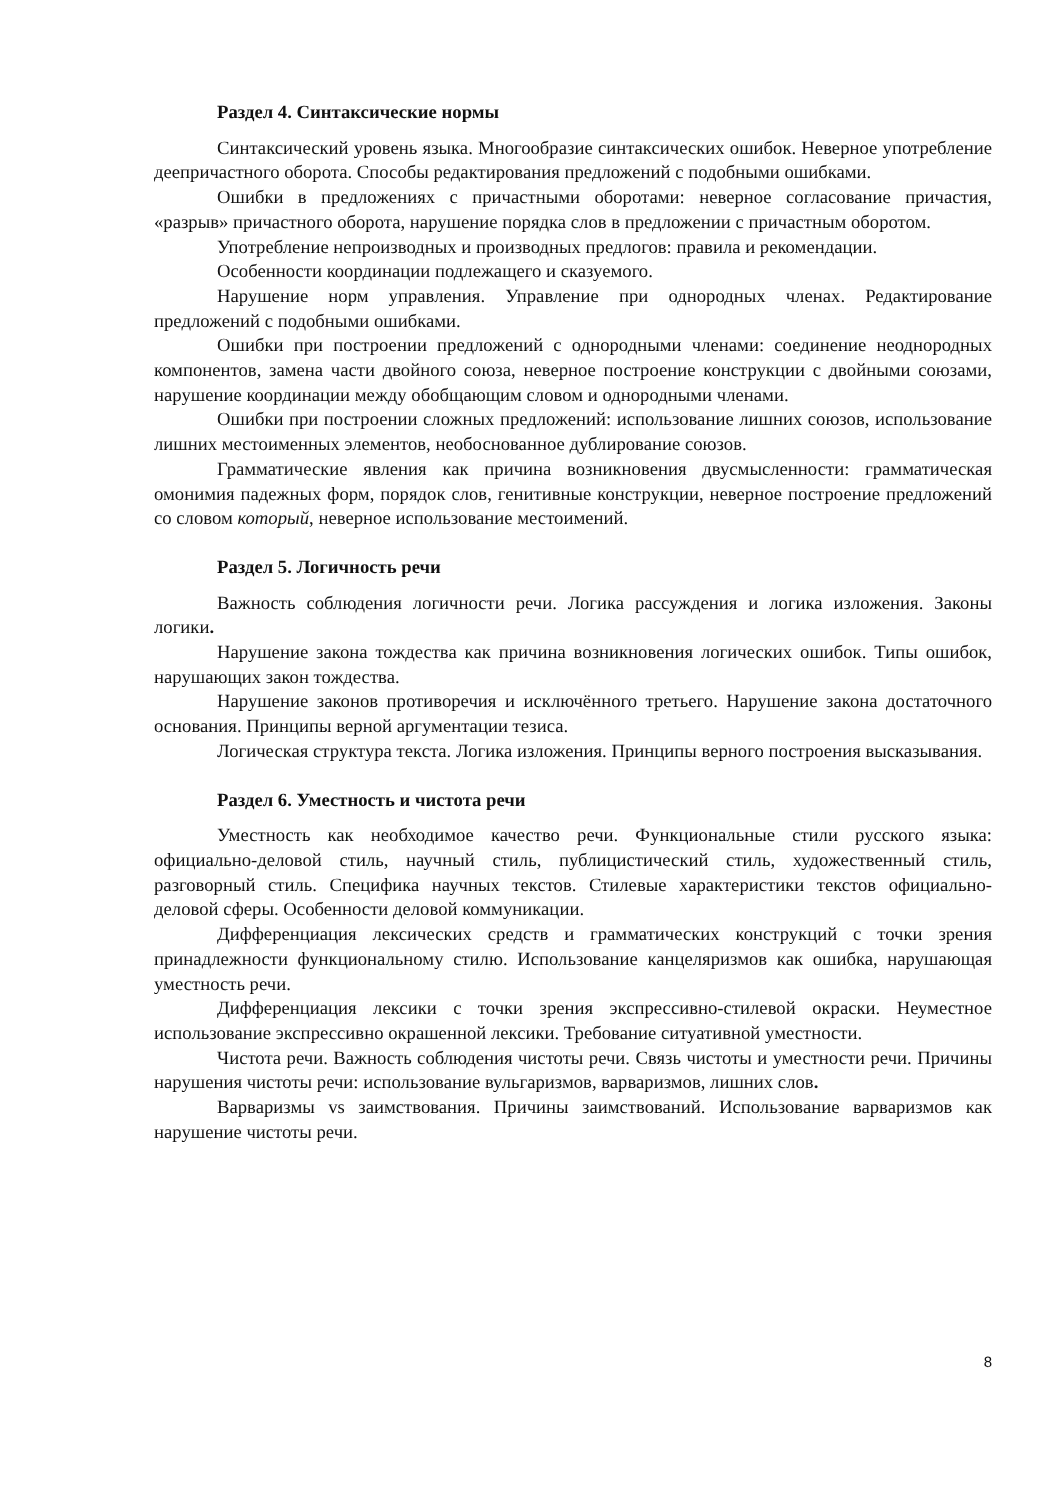Раздел 4. Синтаксические нормы
Синтаксический уровень языка. Многообразие синтаксических ошибок. Неверное употребление деепричастного оборота. Способы редактирования предложений с подобными ошибками.
Ошибки в предложениях с причастными оборотами: неверное согласование причастия, «разрыв» причастного оборота, нарушение порядка слов в предложении с причастным оборотом.
Употребление непроизводных и производных предлогов: правила и рекомендации.
Особенности координации подлежащего и сказуемого.
Нарушение норм управления. Управление при однородных членах. Редактирование предложений с подобными ошибками.
Ошибки при построении предложений с однородными членами: соединение неоднородных компонентов, замена части двойного союза, неверное построение конструкции с двойными союзами, нарушение координации между обобщающим словом и однородными членами.
Ошибки при построении сложных предложений: использование лишних союзов, использование лишних местоименных элементов, необоснованное дублирование союзов.
Грамматические явления как причина возникновения двусмысленности: грамматическая омонимия падежных форм, порядок слов, генитивные конструкции, неверное построение предложений со словом который, неверное использование местоимений.
Раздел 5. Логичность речи
Важность соблюдения логичности речи. Логика рассуждения и логика изложения. Законы логики.
Нарушение закона тождества как причина возникновения логических ошибок. Типы ошибок, нарушающих закон тождества.
Нарушение законов противоречия и исключённого третьего. Нарушение закона достаточного основания. Принципы верной аргументации тезиса.
Логическая структура текста. Логика изложения. Принципы верного построения высказывания.
Раздел 6. Уместность и чистота речи
Уместность как необходимое качество речи. Функциональные стили русского языка: официально-деловой стиль, научный стиль, публицистический стиль, художественный стиль, разговорный стиль. Специфика научных текстов. Стилевые характеристики текстов официально-деловой сферы. Особенности деловой коммуникации.
Дифференциация лексических средств и грамматических конструкций с точки зрения принадлежности функциональному стилю. Использование канцеляризмов как ошибка, нарушающая уместность речи.
Дифференциация лексики с точки зрения экспрессивно-стилевой окраски. Неуместное использование экспрессивно окрашенной лексики. Требование ситуативной уместности.
Чистота речи. Важность соблюдения чистоты речи. Связь чистоты и уместности речи. Причины нарушения чистоты речи: использование вульгаризмов, варваризмов, лишних слов.
Варваризмы vs заимствования. Причины заимствований. Использование варваризмов как нарушение чистоты речи.
8